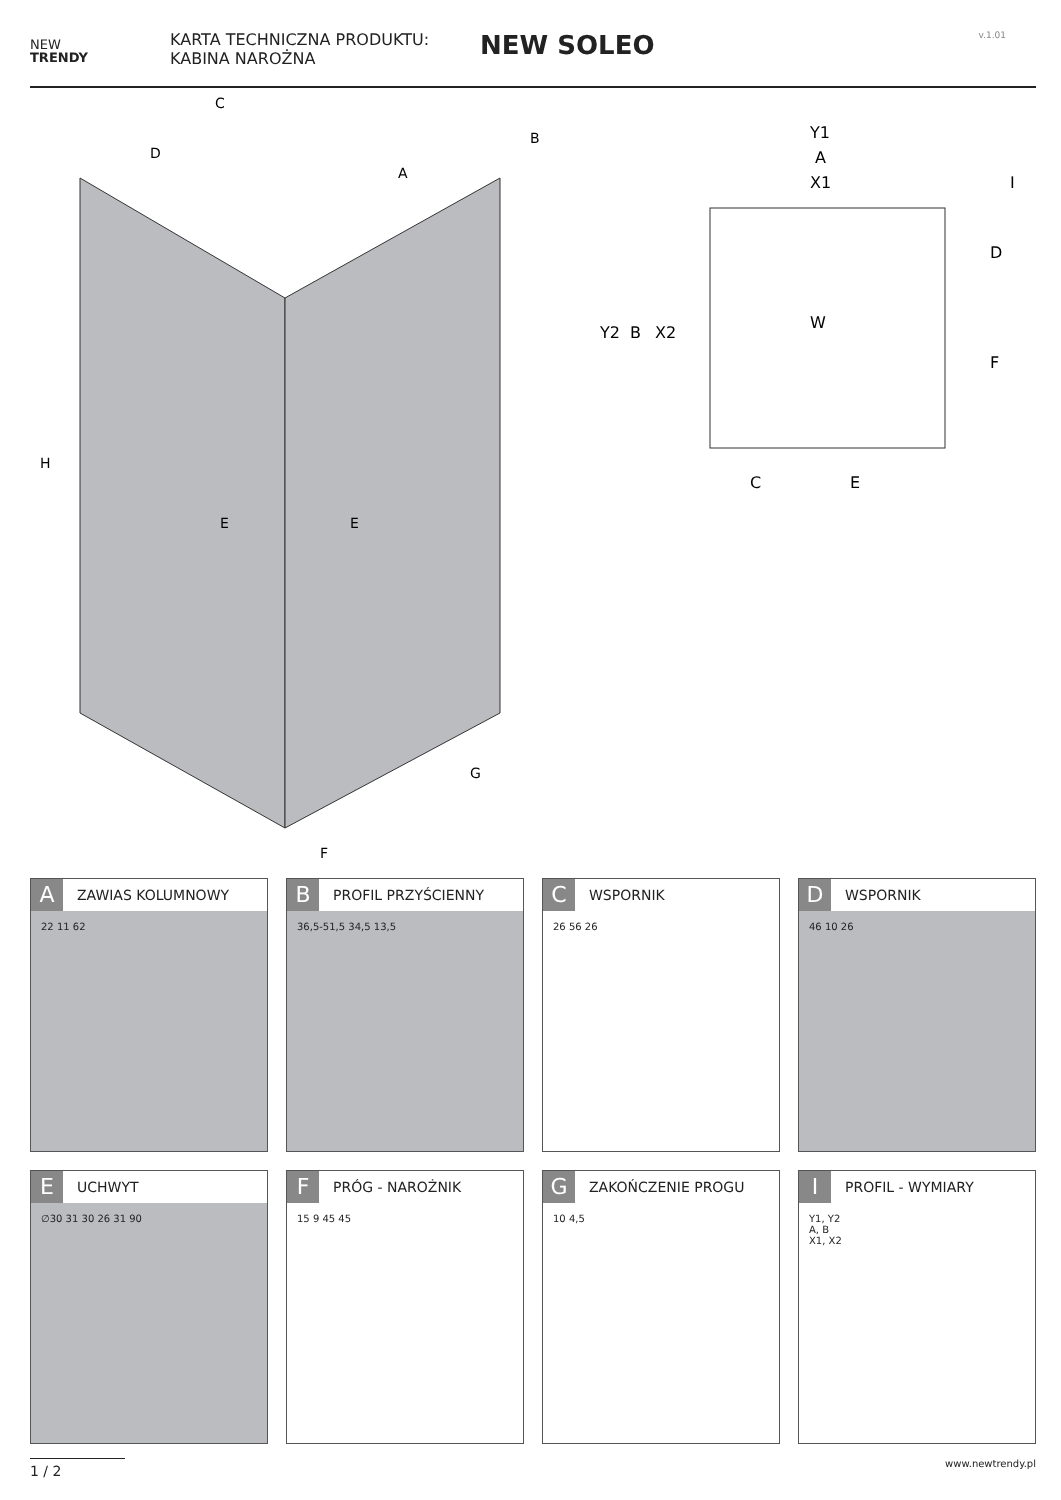NEW
TRENDY
KARTA TECHNICZNA PRODUKTU:
KABINA NAROŻNA
NEW SOLEO
v.1.01
C
D
B
A
H
E
E
G
F
Y1
A
X1
I
Y2
B
X2
W
D
F
C
E
A ZAWIAS KOLUMNOWY
22 11 62
B PROFIL PRZYŚCIENNY
36,5-51,5 34,5 13,5
C WSPORNIK
26 56 26
D WSPORNIK
46 10 26
E UCHWYT
∅30 31 30 26 31 90
F PRÓG - NAROŻNIK
15 9 45 45
G ZAKOŃCZENIE PROGU
10 4,5
I PROFIL - WYMIARY
Y1, Y2
A, B
X1, X2
1 / 2 www.newtrendy.pl